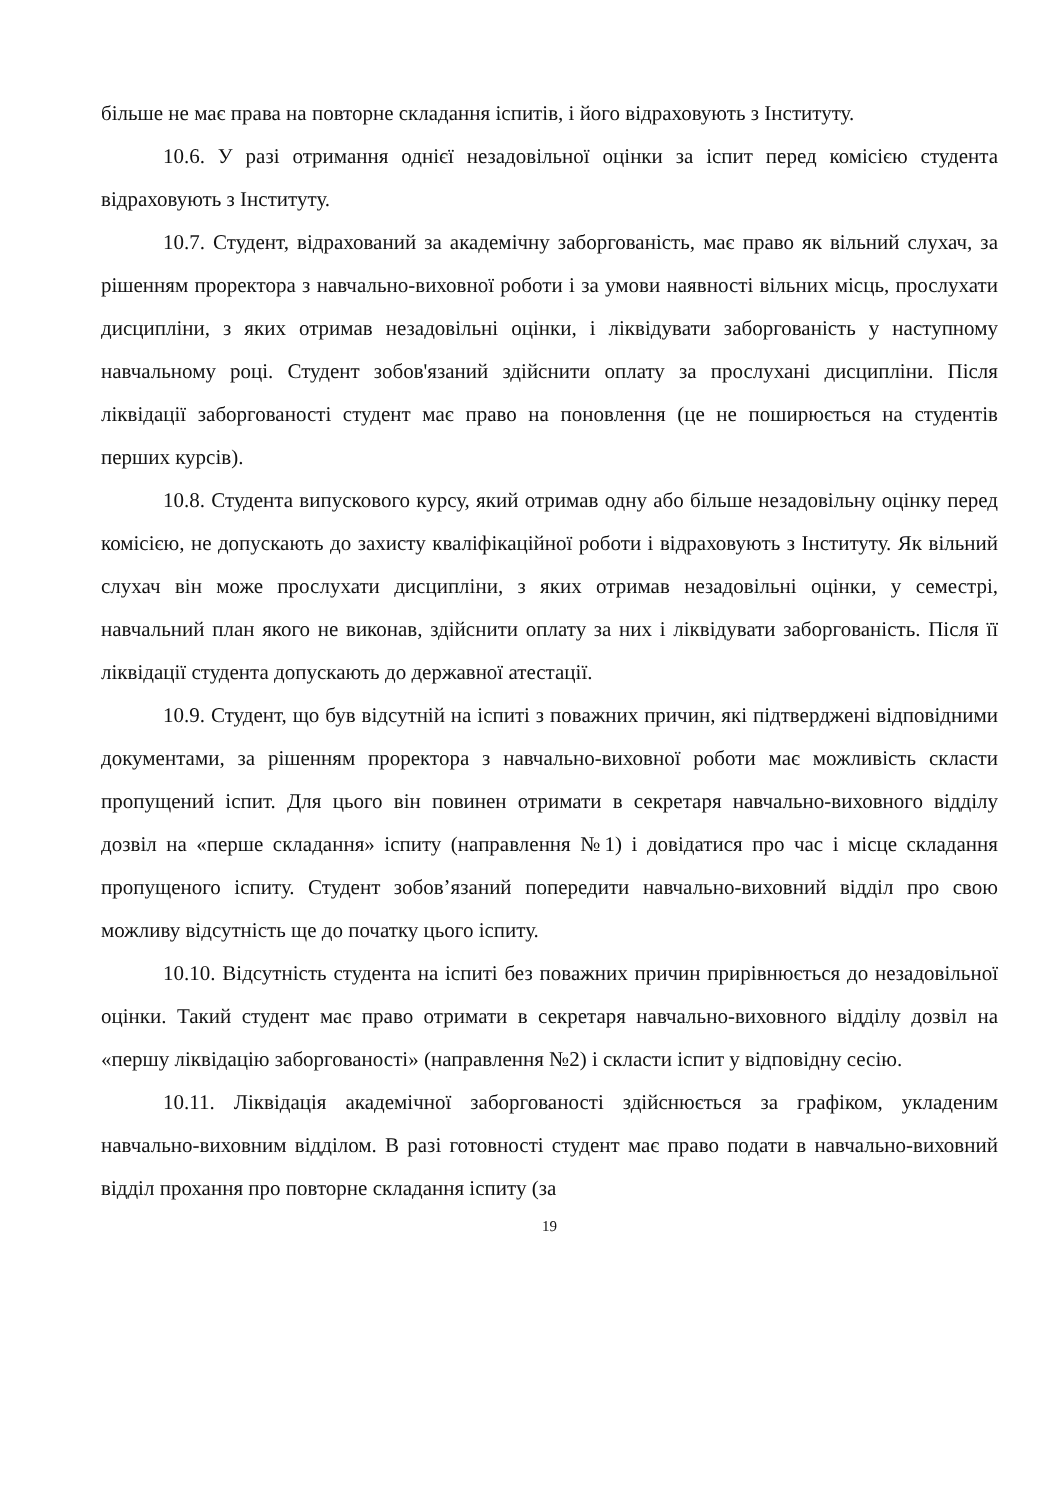більше не має права на повторне складання іспитів, і його відраховують з Інституту.
10.6. У разі отримання однієї незадовільної оцінки за іспит перед комісією студента відраховують з Інституту.
10.7. Студент, відрахований за академічну заборгованість, має право як вільний слухач, за рішенням проректора з навчально-виховної роботи і за умови наявності вільних місць, прослухати дисципліни, з яких отримав незадовільні оцінки, і ліквідувати заборгованість у наступному навчальному році. Студент зобов'язаний здійснити оплату за прослухані дисципліни. Після ліквідації заборгованості студент має право на поновлення (це не поширюється на студентів перших курсів).
10.8. Студента випускового курсу, який отримав одну або більше незадовільну оцінку перед комісією, не допускають до захисту кваліфікаційної роботи і відраховують з Інституту. Як вільний слухач він може прослухати дисципліни, з яких отримав незадовільні оцінки, у семестрі, навчальний план якого не виконав, здійснити оплату за них і ліквідувати заборгованість. Після її ліквідації студента допускають до державної атестації.
10.9. Студент, що був відсутній на іспиті з поважних причин, які підтверджені відповідними документами, за рішенням проректора з навчально-виховної роботи має можливість скласти пропущений іспит. Для цього він повинен отримати в секретаря навчально-виховного відділу дозвіл на «перше складання» іспиту (направлення №1) і довідатися про час і місце складання пропущеного іспиту. Студент зобов’язаний попередити навчально-виховний відділ про свою можливу відсутність ще до початку цього іспиту.
10.10. Відсутність студента на іспиті без поважних причин прирівнюється до незадовільної оцінки. Такий студент має право отримати в секретаря навчально-виховного відділу дозвіл на «першу ліквідацію заборгованості» (направлення №2) і скласти іспит у відповідну сесію.
10.11. Ліквідація академічної заборгованості здійснюється за графіком, укладеним навчально-виховним відділом. В разі готовності студент має право подати в навчально-виховний відділ прохання про повторне складання іспиту (за
19